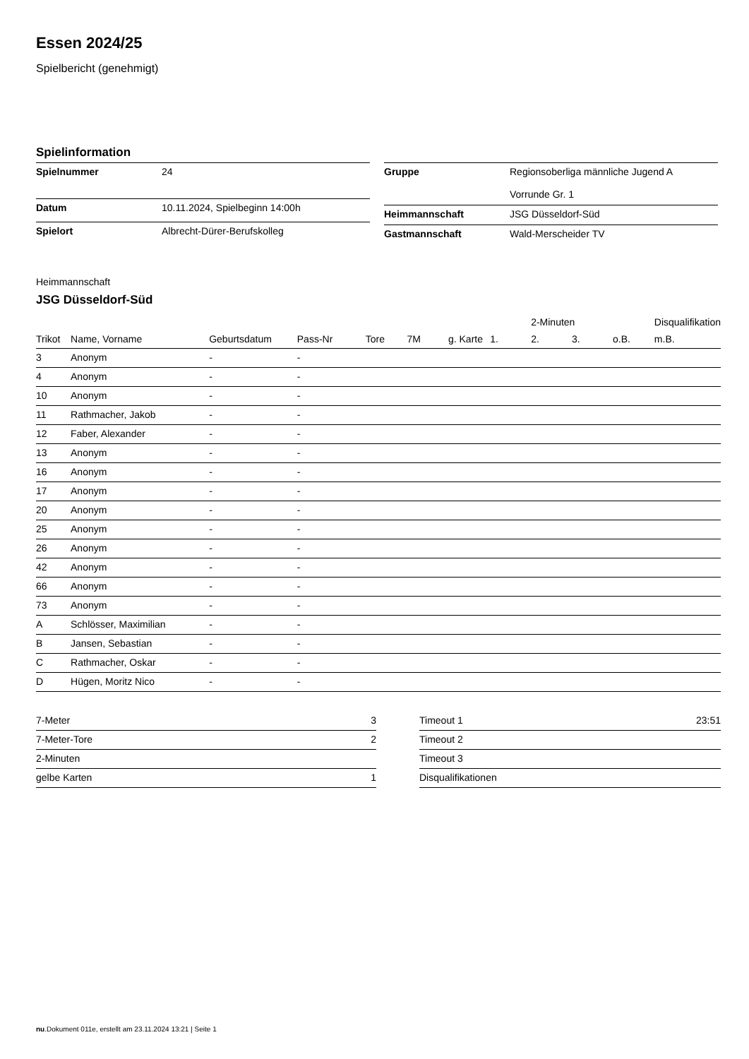Essen 2024/25
Spielbericht (genehmigt)
Spielinformation
| Spielnummer | 24 |
| Datum | 10.11.2024, Spielbeginn 14:00h |
| Spielort | Albrecht-Dürer-Berufskolleg |
| Gruppe | Regionsoberliga männliche Jugend A Vorrunde Gr. 1 |
| Heimmannschaft | JSG Düsseldorf-Süd |
| Gastmannschaft | Wald-Merscheider TV |
Heimmannschaft
JSG Düsseldorf-Süd
| | | | | | | | | 2-Minuten | | | Disqualifikation |
| --- | --- | --- | --- | --- | --- | --- | --- | --- | --- | --- | --- |
| Trikot | Name, Vorname | Geburtsdatum | Pass-Nr | Tore | 7M | g. Karte | 1. | 2. | 3. | o.B. | m.B. |
| 3 | Anonym | - | - | | | | | | | | |
| 4 | Anonym | - | - | | | | | | | | |
| 10 | Anonym | - | - | | | | | | | | |
| 11 | Rathmacher, Jakob | - | - | | | | | | | | |
| 12 | Faber, Alexander | - | - | | | | | | | | |
| 13 | Anonym | - | - | | | | | | | | |
| 16 | Anonym | - | - | | | | | | | | |
| 17 | Anonym | - | - | | | | | | | | |
| 20 | Anonym | - | - | | | | | | | | |
| 25 | Anonym | - | - | | | | | | | | |
| 26 | Anonym | - | - | | | | | | | | |
| 42 | Anonym | - | - | | | | | | | | |
| 66 | Anonym | - | - | | | | | | | | |
| 73 | Anonym | - | - | | | | | | | | |
| A | Schlösser, Maximilian | - | - | | | | | | | | |
| B | Jansen, Sebastian | - | - | | | | | | | | |
| C | Rathmacher, Oskar | - | - | | | | | | | | |
| D | Hügen, Moritz Nico | - | - | | | | | | | | |
| 7-Meter | 3 |
| 7-Meter-Tore | 2 |
| 2-Minuten | |
| gelbe Karten | 1 |
| Timeout 1 | 23:51 |
| Timeout 2 | |
| Timeout 3 | |
| Disqualifikationen | |
nu.Dokument 011e, erstellt am 23.11.2024 13:21 | Seite 1